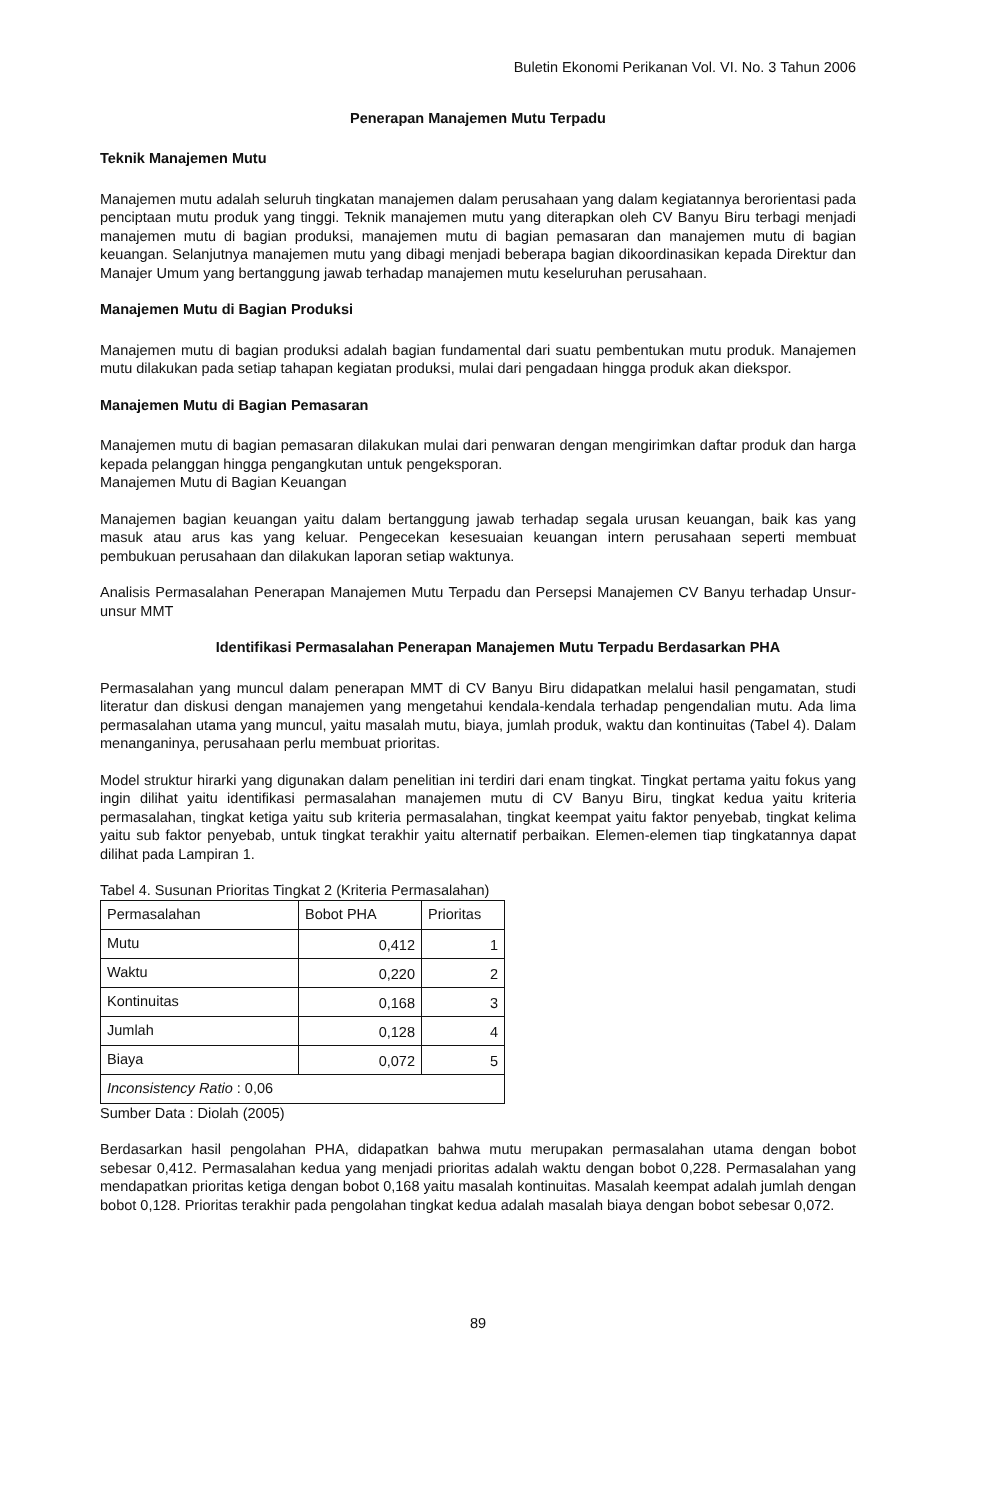Buletin Ekonomi Perikanan Vol. VI. No. 3 Tahun 2006
Penerapan Manajemen Mutu Terpadu
Teknik Manajemen Mutu
Manajemen mutu adalah seluruh tingkatan manajemen dalam perusahaan yang dalam kegiatannya berorientasi pada penciptaan mutu produk yang tinggi. Teknik manajemen mutu yang diterapkan oleh CV Banyu Biru terbagi menjadi manajemen mutu di bagian produksi, manajemen mutu di bagian pemasaran dan manajemen mutu di bagian keuangan. Selanjutnya manajemen mutu yang dibagi menjadi beberapa bagian dikoordinasikan kepada Direktur dan Manajer Umum yang bertanggung jawab terhadap manajemen mutu keseluruhan perusahaan.
Manajemen Mutu di Bagian Produksi
Manajemen mutu di bagian produksi adalah bagian fundamental dari suatu pembentukan mutu produk. Manajemen mutu dilakukan pada setiap tahapan kegiatan produksi, mulai dari pengadaan hingga produk akan diekspor.
Manajemen Mutu di Bagian Pemasaran
Manajemen mutu di bagian pemasaran dilakukan mulai dari penwaran dengan mengirimkan daftar produk dan harga kepada pelanggan hingga pengangkutan untuk pengeksporan.
Manajemen Mutu di Bagian Keuangan
Manajemen bagian keuangan yaitu dalam bertanggung jawab terhadap segala urusan keuangan, baik kas yang masuk atau arus kas yang keluar. Pengecekan kesesuaian keuangan intern perusahaan seperti membuat pembukuan perusahaan dan dilakukan laporan setiap waktunya.
Analisis Permasalahan Penerapan Manajemen Mutu Terpadu dan Persepsi Manajemen CV Banyu terhadap Unsur-unsur MMT
Identifikasi Permasalahan Penerapan Manajemen Mutu Terpadu Berdasarkan PHA
Permasalahan yang muncul dalam penerapan MMT di CV Banyu Biru didapatkan melalui hasil pengamatan, studi literatur dan diskusi dengan manajemen yang mengetahui kendala-kendala terhadap pengendalian mutu. Ada lima permasalahan utama yang muncul, yaitu masalah mutu, biaya, jumlah produk, waktu dan kontinuitas (Tabel 4). Dalam menanganinya, perusahaan perlu membuat prioritas.
Model struktur hirarki yang digunakan dalam penelitian ini terdiri dari enam tingkat. Tingkat pertama yaitu fokus yang ingin dilihat yaitu identifikasi permasalahan manajemen mutu di CV Banyu Biru, tingkat kedua yaitu kriteria permasalahan, tingkat ketiga yaitu sub kriteria permasalahan, tingkat keempat yaitu faktor penyebab, tingkat kelima yaitu sub faktor penyebab, untuk tingkat terakhir yaitu alternatif perbaikan. Elemen-elemen tiap tingkatannya dapat dilihat pada Lampiran 1.
Tabel 4. Susunan Prioritas Tingkat 2 (Kriteria Permasalahan)
| Permasalahan | Bobot PHA | Prioritas |
| --- | --- | --- |
| Mutu | 0,412 | 1 |
| Waktu | 0,220 | 2 |
| Kontinuitas | 0,168 | 3 |
| Jumlah | 0,128 | 4 |
| Biaya | 0,072 | 5 |
| Inconsistency Ratio : 0,06 | | |
Sumber Data : Diolah (2005)
Berdasarkan hasil pengolahan PHA, didapatkan bahwa mutu merupakan permasalahan utama dengan bobot sebesar 0,412. Permasalahan kedua yang menjadi prioritas adalah waktu dengan bobot 0,228. Permasalahan yang mendapatkan prioritas ketiga dengan bobot 0,168 yaitu masalah kontinuitas. Masalah keempat adalah jumlah dengan bobot 0,128. Prioritas terakhir pada pengolahan tingkat kedua adalah masalah biaya dengan bobot sebesar 0,072.
89